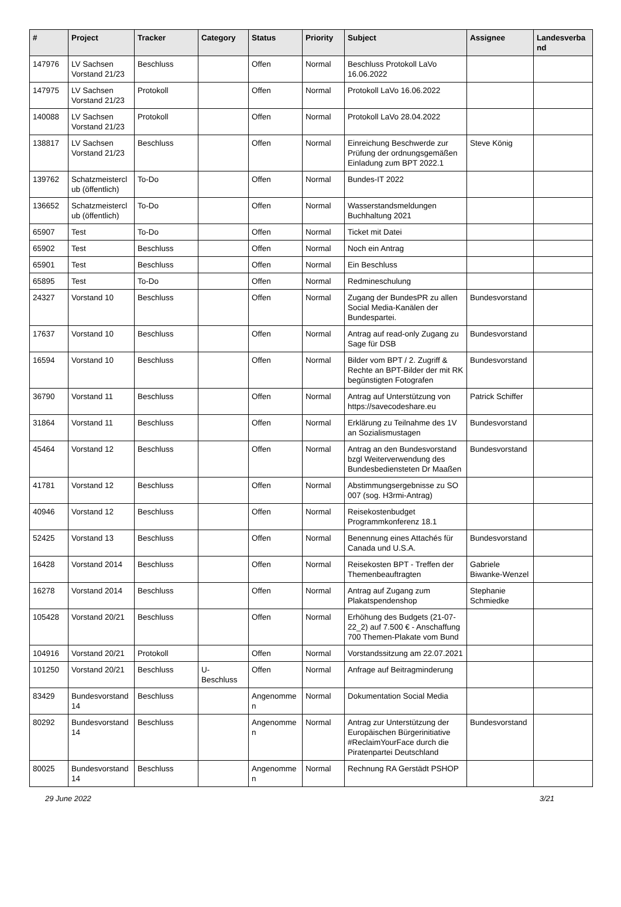| # | Project | Tracker | Category | Status | Priority | Subject | Assignee | Landesverband |
| --- | --- | --- | --- | --- | --- | --- | --- | --- |
| 147976 | LV Sachsen Vorstand 21/23 | Beschluss | | Offen | Normal | Beschluss Protokoll LaVo 16.06.2022 | | |
| 147975 | LV Sachsen Vorstand 21/23 | Protokoll | | Offen | Normal | Protokoll LaVo 16.06.2022 | | |
| 140088 | LV Sachsen Vorstand 21/23 | Protokoll | | Offen | Normal | Protokoll LaVo 28.04.2022 | | |
| 138817 | LV Sachsen Vorstand 21/23 | Beschluss | | Offen | Normal | Einreichung Beschwerde zur Prüfung der ordnungsgemäßen Einladung zum BPT 2022.1 | Steve König | |
| 139762 | Schatzmeisterclub (öffentlich) | To-Do | | Offen | Normal | Bundes-IT 2022 | | |
| 136652 | Schatzmeisterclub (öffentlich) | To-Do | | Offen | Normal | Wasserstandsmeldungen Buchhaltung 2021 | | |
| 65907 | Test | To-Do | | Offen | Normal | Ticket mit Datei | | |
| 65902 | Test | Beschluss | | Offen | Normal | Noch ein Antrag | | |
| 65901 | Test | Beschluss | | Offen | Normal | Ein Beschluss | | |
| 65895 | Test | To-Do | | Offen | Normal | Redmineschulung | | |
| 24327 | Vorstand 10 | Beschluss | | Offen | Normal | Zugang der BundesPR zu allen Social Media-Kanälen der Bundespartei. | Bundesvorstand | |
| 17637 | Vorstand 10 | Beschluss | | Offen | Normal | Antrag auf read-only Zugang zu Sage für DSB | Bundesvorstand | |
| 16594 | Vorstand 10 | Beschluss | | Offen | Normal | Bilder vom BPT / 2. Zugriff & Rechte an BPT-Bilder der mit RK begünstigten Fotografen | Bundesvorstand | |
| 36790 | Vorstand 11 | Beschluss | | Offen | Normal | Antrag auf Unterstützung von https://savecodeshare.eu | Patrick Schiffer | |
| 31864 | Vorstand 11 | Beschluss | | Offen | Normal | Erklärung zu Teilnahme des 1V an Sozialismustagen | Bundesvorstand | |
| 45464 | Vorstand 12 | Beschluss | | Offen | Normal | Antrag an den Bundesvorstand bzgl Weiterverwendung des Bundesbediensteten Dr Maaßen | Bundesvorstand | |
| 41781 | Vorstand 12 | Beschluss | | Offen | Normal | Abstimmungsergebnisse zu SO 007 (sog. H3rmi-Antrag) | | |
| 40946 | Vorstand 12 | Beschluss | | Offen | Normal | Reisekostenbudget Programmkonferenz 18.1 | | |
| 52425 | Vorstand 13 | Beschluss | | Offen | Normal | Benennung eines Attachés für Canada und U.S.A. | Bundesvorstand | |
| 16428 | Vorstand 2014 | Beschluss | | Offen | Normal | Reisekosten BPT - Treffen der Themenbeauftragten | Gabriele Biwanke-Wenzel | |
| 16278 | Vorstand 2014 | Beschluss | | Offen | Normal | Antrag auf Zugang zum Plakatspendenshop | Stephanie Schmiedke | |
| 105428 | Vorstand 20/21 | Beschluss | | Offen | Normal | Erhöhung des Budgets (21-07-22_2) auf 7.500 € - Anschaffung 700 Themen-Plakate vom Bund | | |
| 104916 | Vorstand 20/21 | Protokoll | | Offen | Normal | Vorstandssitzung am 22.07.2021 | | |
| 101250 | Vorstand 20/21 | Beschluss | U-Beschluss | Offen | Normal | Anfrage auf Beitragminderung | | |
| 83429 | Bundesvorstand 14 | Beschluss | | Angenommen | Normal | Dokumentation Social Media | | |
| 80292 | Bundesvorstand 14 | Beschluss | | Angenommen | Normal | Antrag zur Unterstützung der Europäischen Bürgerinitiative #ReclaimYourFace durch die Piratenpartei Deutschland | Bundesvorstand | |
| 80025 | Bundesvorstand 14 | Beschluss | | Angenommen | Normal | Rechnung RA Gerstädt PSHOP | | |
29 June 2022 3/21